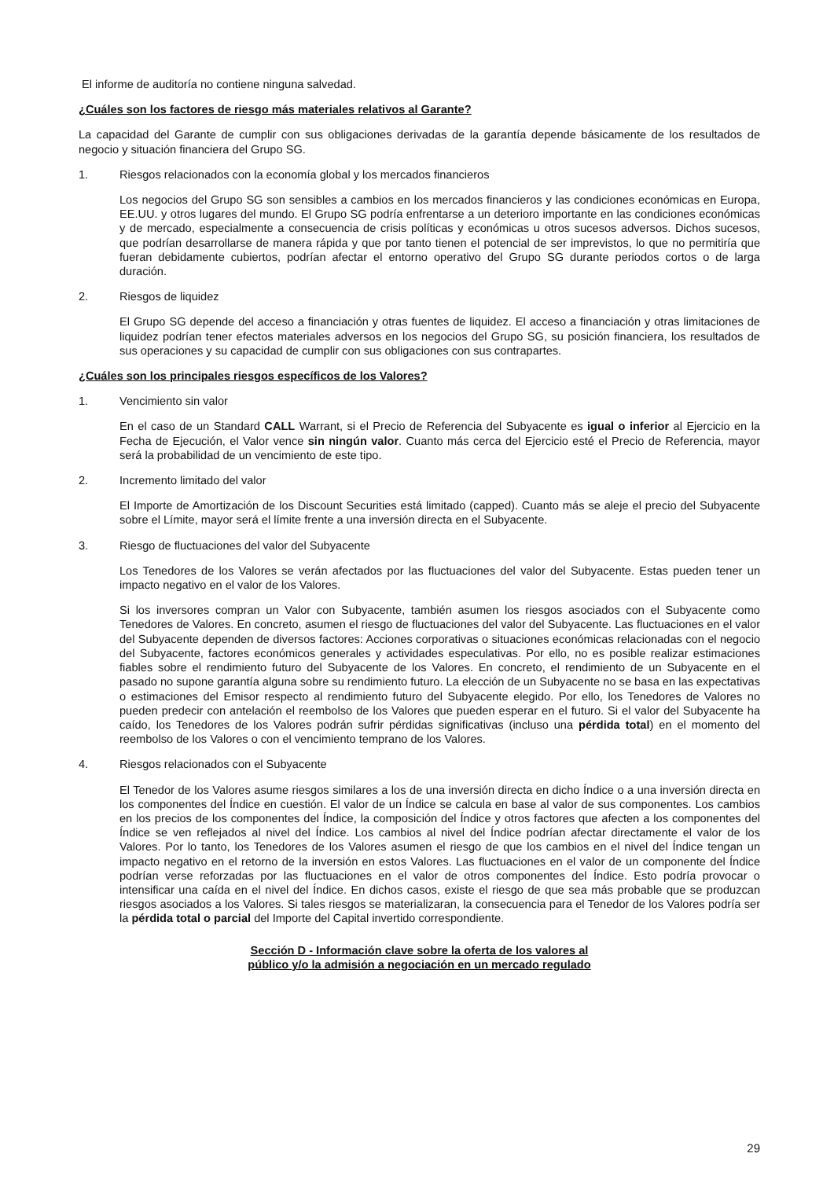El informe de auditoría no contiene ninguna salvedad.
¿Cuáles son los factores de riesgo más materiales relativos al Garante?
La capacidad del Garante de cumplir con sus obligaciones derivadas de la garantía depende básicamente de los resultados de negocio y situación financiera del Grupo SG.
1. Riesgos relacionados con la economía global y los mercados financieros
Los negocios del Grupo SG son sensibles a cambios en los mercados financieros y las condiciones económicas en Europa, EE.UU. y otros lugares del mundo. El Grupo SG podría enfrentarse a un deterioro importante en las condiciones económicas y de mercado, especialmente a consecuencia de crisis políticas y económicas u otros sucesos adversos. Dichos sucesos, que podrían desarrollarse de manera rápida y que por tanto tienen el potencial de ser imprevistos, lo que no permitiría que fueran debidamente cubiertos, podrían afectar el entorno operativo del Grupo SG durante periodos cortos o de larga duración.
2. Riesgos de liquidez
El Grupo SG depende del acceso a financiación y otras fuentes de liquidez. El acceso a financiación y otras limitaciones de liquidez podrían tener efectos materiales adversos en los negocios del Grupo SG, su posición financiera, los resultados de sus operaciones y su capacidad de cumplir con sus obligaciones con sus contrapartes.
¿Cuáles son los principales riesgos específicos de los Valores?
1. Vencimiento sin valor
En el caso de un Standard CALL Warrant, si el Precio de Referencia del Subyacente es igual o inferior al Ejercicio en la Fecha de Ejecución, el Valor vence sin ningún valor. Cuanto más cerca del Ejercicio esté el Precio de Referencia, mayor será la probabilidad de un vencimiento de este tipo.
2. Incremento limitado del valor
El Importe de Amortización de los Discount Securities está limitado (capped). Cuanto más se aleje el precio del Subyacente sobre el Límite, mayor será el límite frente a una inversión directa en el Subyacente.
3. Riesgo de fluctuaciones del valor del Subyacente
Los Tenedores de los Valores se verán afectados por las fluctuaciones del valor del Subyacente. Estas pueden tener un impacto negativo en el valor de los Valores.
Si los inversores compran un Valor con Subyacente, también asumen los riesgos asociados con el Subyacente como Tenedores de Valores. En concreto, asumen el riesgo de fluctuaciones del valor del Subyacente. Las fluctuaciones en el valor del Subyacente dependen de diversos factores: Acciones corporativas o situaciones económicas relacionadas con el negocio del Subyacente, factores económicos generales y actividades especulativas. Por ello, no es posible realizar estimaciones fiables sobre el rendimiento futuro del Subyacente de los Valores. En concreto, el rendimiento de un Subyacente en el pasado no supone garantía alguna sobre su rendimiento futuro. La elección de un Subyacente no se basa en las expectativas o estimaciones del Emisor respecto al rendimiento futuro del Subyacente elegido. Por ello, los Tenedores de Valores no pueden predecir con antelación el reembolso de los Valores que pueden esperar en el futuro. Si el valor del Subyacente ha caído, los Tenedores de los Valores podrán sufrir pérdidas significativas (incluso una pérdida total) en el momento del reembolso de los Valores o con el vencimiento temprano de los Valores.
4. Riesgos relacionados con el Subyacente
El Tenedor de los Valores asume riesgos similares a los de una inversión directa en dicho Índice o a una inversión directa en los componentes del Índice en cuestión. El valor de un Índice se calcula en base al valor de sus componentes. Los cambios en los precios de los componentes del Índice, la composición del Índice y otros factores que afecten a los componentes del Índice se ven reflejados al nivel del Índice. Los cambios al nivel del Índice podrían afectar directamente el valor de los Valores. Por lo tanto, los Tenedores de los Valores asumen el riesgo de que los cambios en el nivel del Índice tengan un impacto negativo en el retorno de la inversión en estos Valores. Las fluctuaciones en el valor de un componente del Índice podrían verse reforzadas por las fluctuaciones en el valor de otros componentes del Índice. Esto podría provocar o intensificar una caída en el nivel del Índice. En dichos casos, existe el riesgo de que sea más probable que se produzcan riesgos asociados a los Valores. Si tales riesgos se materializaran, la consecuencia para el Tenedor de los Valores podría ser la pérdida total o parcial del Importe del Capital invertido correspondiente.
Sección D - Información clave sobre la oferta de los valores al
público y/o la admisión a negociación en un mercado regulado
29